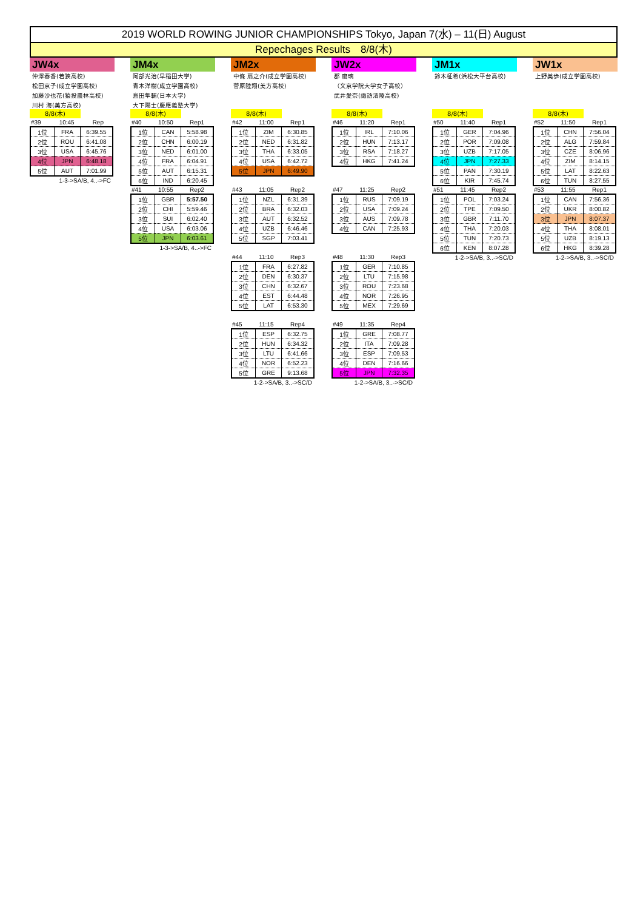2019 WORLD ROWING JUNIOR CHAMPIONSHIPS Tokyo, Japan 7(水) – 11(日) August
Repechages Results　8/8(木)
JW4x
仲澤春香(若狭高校)
松田京子(成立学園高校)
加藤沙也花(猿投農林高校)
川村 海(美方高校)
8/8(木)
#39 10:45 Rep
| 1位 | FRA | 6:39.55 |
| 2位 | ROU | 6:41.08 |
| 3位 | USA | 6:45.76 |
| 4位 | JPN | 6:48.18 |
| 5位 | AUT | 7:01.99 |
1-3->SA/B, 4..->FC
JM4x
阿部光治(早稲田大学)
青木洋樹(成立学園高校)
島田隼輔(日本大学)
大下陽士(慶應義塾大学)
8/8(木)
#40 10:50 Rep1
| 1位 | CAN | 5:58.98 |
| 2位 | CHN | 6:00.19 |
| 3位 | NED | 6:01.00 |
| 4位 | FRA | 6:04.91 |
| 5位 | AUT | 6:15.31 |
| 6位 | IND | 6:20.45 |
#41 10:55 Rep2
| 1位 | GBR | 5:57.50 |
| 2位 | CHI | 5:59.46 |
| 3位 | SUI | 6:02.40 |
| 4位 | USA | 6:03.06 |
| 5位 | JPN | 6:03.61 |
1-3->SA/B, 4..->FC
JM2x
中條 扇之介(成立学園高校)
菅原陸翔(美方高校)
8/8(木)
#42 11:00 Rep1
| 1位 | ZIM | 6:30.85 |
| 2位 | NED | 6:31.82 |
| 3位 | THA | 6:33.05 |
| 4位 | USA | 6:42.72 |
| 5位 | JPN | 6:49.90 |
#43 11:05 Rep2
| 1位 | NZL | 6:31.39 |
| 2位 | BRA | 6:32.03 |
| 3位 | AUT | 6:32.52 |
| 4位 | UZB | 6:46.46 |
| 5位 | SGP | 7:03.41 |
#44 11:10 Rep3
| 1位 | FRA | 6:27.82 |
| 2位 | DEN | 6:30.37 |
| 3位 | CHN | 6:32.67 |
| 4位 | EST | 6:44.48 |
| 5位 | LAT | 6:53.30 |
#45 11:15 Rep4
| 1位 | ESP | 6:32.75 |
| 2位 | HUN | 6:34.32 |
| 3位 | LTU | 6:41.66 |
| 4位 | NOR | 6:52.23 |
| 5位 | GRE | 9:13.68 |
1-2->SA/B, 3..->SC/D
JW2x
郡 磨璃
（文京学院大学女子高校）
武井愛奈(諏訪清陵高校)
8/8(木)
#46 11:20 Rep1
| 1位 | IRL | 7:10.06 |
| 2位 | HUN | 7:13.17 |
| 3位 | RSA | 7:18.27 |
| 4位 | HKG | 7:41.24 |
#47 11:25 Rep2
| 1位 | RUS | 7:09.19 |
| 2位 | USA | 7:09.24 |
| 3位 | AUS | 7:09.78 |
| 4位 | CAN | 7:25.93 |
#48 11:30 Rep3
| 1位 | GER | 7:10.85 |
| 2位 | LTU | 7:15.98 |
| 3位 | ROU | 7:23.68 |
| 4位 | NOR | 7:26.95 |
| 5位 | MEX | 7:29.69 |
#49 11:35 Rep4
| 1位 | GRE | 7:08.77 |
| 2位 | ITA | 7:09.28 |
| 3位 | ESP | 7:09.53 |
| 4位 | DEN | 7:16.66 |
| 5位 | JPN | 7:32.35 |
1-2->SA/B, 3..->SC/D
JM1x
鈴木柾希(浜松大平台高校)
8/8(木)
#50 11:40 Rep1
| 1位 | GER | 7:04.96 |
| 2位 | POR | 7:09.08 |
| 3位 | UZB | 7:17.05 |
| 4位 | JPN | 7:27.33 |
| 5位 | PAN | 7:30.19 |
| 6位 | KIR | 7:45.74 |
#51 11:45 Rep2
| 1位 | POL | 7:03.24 |
| 2位 | TPE | 7:09.50 |
| 3位 | GBR | 7:11.70 |
| 4位 | THA | 7:20.03 |
| 5位 | TUN | 7:20.73 |
| 6位 | KEN | 8:07.28 |
1-2->SA/B, 3..->SC/D
JW1x
上野美歩(成立学園高校)
8/8(木)
#52 11:50 Rep1
| 1位 | CHN | 7:56.04 |
| 2位 | ALG | 7:59.84 |
| 3位 | CZE | 8:06.96 |
| 4位 | ZIM | 8:14.15 |
| 5位 | LAT | 8:22.63 |
| 6位 | TUN | 8:27.55 |
#53 11:55 Rep1
| 1位 | CAN | 7:56.36 |
| 2位 | UKR | 8:00.82 |
| 3位 | JPN | 8:07.37 |
| 4位 | THA | 8:08.01 |
| 5位 | UZB | 8:19.13 |
| 6位 | HKG | 8:39.28 |
1-2->SA/B, 3..->SC/D